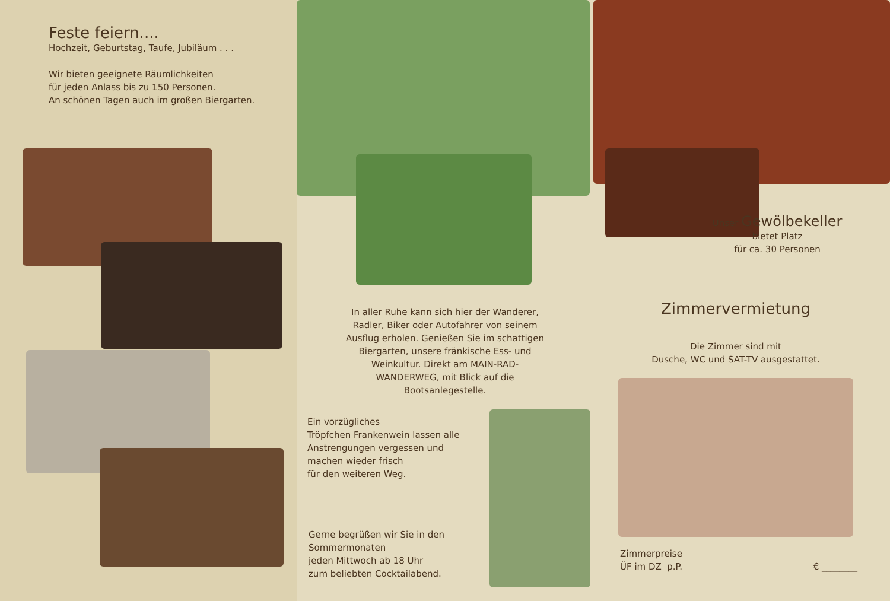Feste feiern....
Hochzeit, Geburtstag, Taufe, Jubiläum . . .
Wir bieten geeignete Räumlichkeiten
für jeden Anlass bis zu 150 Personen.
An schönen Tagen auch im großen Biergarten.
In aller Ruhe kann sich hier der Wanderer, Radler, Biker oder Autofahrer von seinem Ausflug erholen. Genießen Sie im schattigen Biergarten, unsere fränkische Ess- und Weinkultur. Direkt am MAIN-RAD-WANDERWEG, mit Blick auf die Bootsanlegestelle.
Ein vorzügliches
Tröpfchen Frankenwein lassen alle Anstrengungen vergessen und machen wieder frisch
für den weiteren Weg.
Gerne begrüßen wir Sie in den Sommermonaten
jeden Mittwoch ab 18 Uhr
zum beliebten Cocktailabend.
Unser Gewölbekeller
bietet Platz
für ca. 30 Personen
Zimmervermietung
Die Zimmer sind mit
Dusche, WC und SAT-TV ausgestattet.
Zimmerpreise
ÜF im DZ p.P.
€ ________